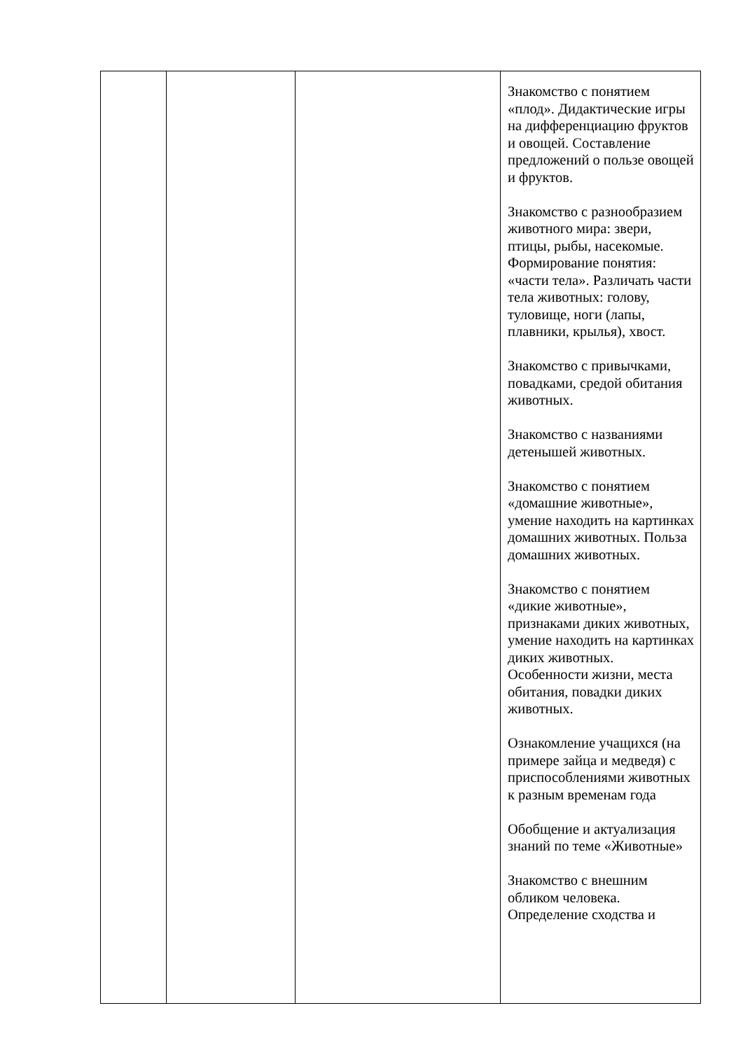| | | | Знакомство с понятием «плод». Дидактические игры на дифференциацию фруктов и овощей. Составление предложений о пользе овощей и фруктов. Знакомство с разнообразием животного мира: звери, птицы, рыбы, насекомые. Формирование понятия: «части тела». Различать части тела животных: голову, туловище, ноги (лапы, плавники, крылья), хвост. Знакомство с привычками, повадками, средой обитания животных. Знакомство с названиями детенышей животных. Знакомство с понятием «домашние животные», умение находить на картинках домашних животных. Польза домашних животных. Знакомство с понятием «дикие животные», признаками диких животных, умение находить на картинках диких животных. Особенности жизни, места обитания, повадки диких животных. Ознакомление учащихся (на примере зайца и медведя) с приспособлениями животных к разным временам года Обобщение и актуализация знаний по теме «Животные» Знакомство с внешним обликом человека. Определение сходства и |